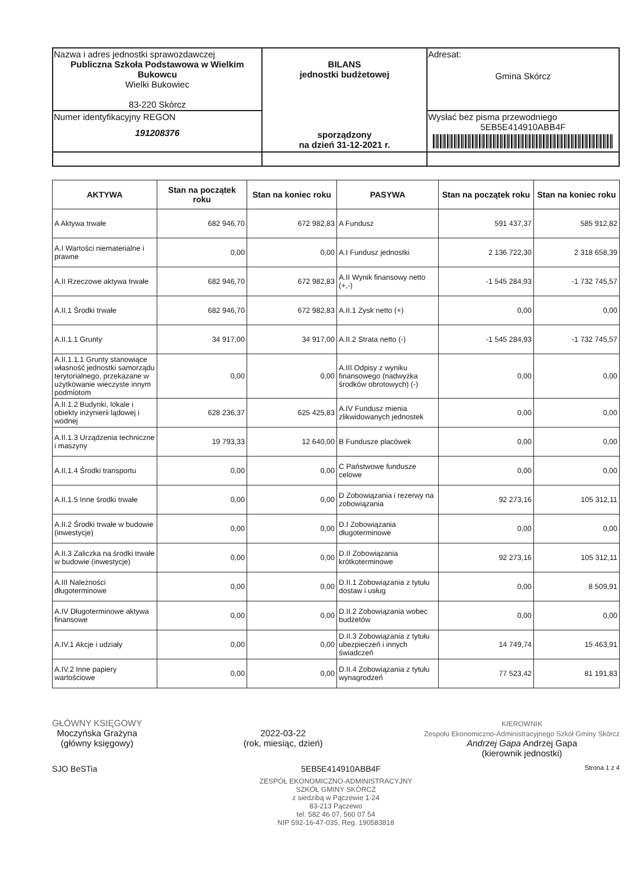| Nazwa i adres jednostki sprawozdawczej Publiczna Szkoła Podstawowa w Wielkim Bukowcu Wielki Bukowiec 83-220 Skórcz | BILANS jednostki budżetowej sporządzony na dzień 31-12-2021 r. | Adresat: Gmina Skórcz |
| Numer identyfikacyjny REGON 191208376 | | Wysłać bez pisma przewodniego 5EB5E414910ABB4F |
| AKTYWA | Stan na początek roku | Stan na koniec roku | PASYWA | Stan na początek roku | Stan na koniec roku |
| --- | --- | --- | --- | --- | --- |
| A Aktywa trwałe | 682 946,70 | 672 982,83 | A Fundusz | 591 437,37 | 585 912,82 |
| A.I Wartości niematerialne i prawne | 0,00 | 0,00 | A.I Fundusz jednostki | 2 136 722,30 | 2 318 658,39 |
| A.II Rzeczowe aktywa trwałe | 682 946,70 | 672 982,83 | A.II Wynik finansowy netto (+,-) | -1 545 284,93 | -1 732 745,57 |
| A.II.1 Środki trwałe | 682 946,70 | 672 982,83 | A.II.1 Zysk netto (+) | 0,00 | 0,00 |
| A.II.1.1 Grunty | 34 917,00 | 34 917,00 | A.II.2 Strata netto (-) | -1 545 284,93 | -1 732 745,57 |
| A.II.1.1.1 Grunty stanowiące własność jednostki samorządu terytorialnego, przekazane w użytkowanie wieczyste innym podmiotom | 0,00 | 0,00 | A.III Odpisy z wyniku finansowego (nadwyżka środków obrotowych) (-) | 0,00 | 0,00 |
| A.II.1.2 Budynki, lokale i obiekty inżynierii lądowej i wodnej | 628 236,37 | 625 425,83 | A.IV Fundusz mienia zlikwidowanych jednostek | 0,00 | 0,00 |
| A.II.1.3 Urządzenia techniczne i maszyny | 19 793,33 | 12 640,00 | B Fundusze placówek | 0,00 | 0,00 |
| A.II.1.4 Środki transportu | 0,00 | 0,00 | C Państwowe fundusze celowe | 0,00 | 0,00 |
| A.II.1.5 Inne środki trwałe | 0,00 | 0,00 | D Zobowiązania i rezerwy na zobowiązania | 92 273,16 | 105 312,11 |
| A.II.2 Środki trwałe w budowie (inwestycje) | 0,00 | 0,00 | D.I Zobowiązania długoterminowe | 0,00 | 0,00 |
| A.II.3 Zaliczka na środki trwałe w budowie (inwestycje) | 0,00 | 0,00 | D.II Zobowiązania krótkoterminowe | 92 273,16 | 105 312,11 |
| A.III Należności długoterminowe | 0,00 | 0,00 | D.II.1 Zobowiązania z tytułu dostaw i usług | 0,00 | 8 509,91 |
| A.IV Długoterminowe aktywa finansowe | 0,00 | 0,00 | D.II.2 Zobowiązania wobec budżetów | 0,00 | 0,00 |
| A.IV.1 Akcje i udziały | 0,00 | 0,00 | D.II.3 Zobowiązania z tytułu ubezpieczeń i innych świadczeń | 14 749,74 | 15 463,91 |
| A.IV.2 Inne papiery wartościowe | 0,00 | 0,00 | D.II.4 Zobowiązania z tytułu wynagrodzeń | 77 523,42 | 81 191,83 |
GŁÓWNY KSIĘGOWY
Moczyńska Grażyna
(główny księgowy)
2022-03-22
(rok, miesiąc, dzień)
KIEROWNIK
Zespołu Ekonomiczno-Administracyjnego Szkół Gminy Skórcz
Andrzej Gapa Andrzej Gapa
(kierownik jednostki)
SJO BeSTia 5EB5E414910ABB4F Strona 1 z 4
ZESPÓŁ EKONOMICZNO-ADMINISTRACYJNY
SZKÓŁ GMINY SKÓRCZ
z siedzibą w Pączewie 1-24
83-213 Pączewo
tel. 582 46 07, 560 07 54
NIP 592-16-47-035, Reg. 190583818